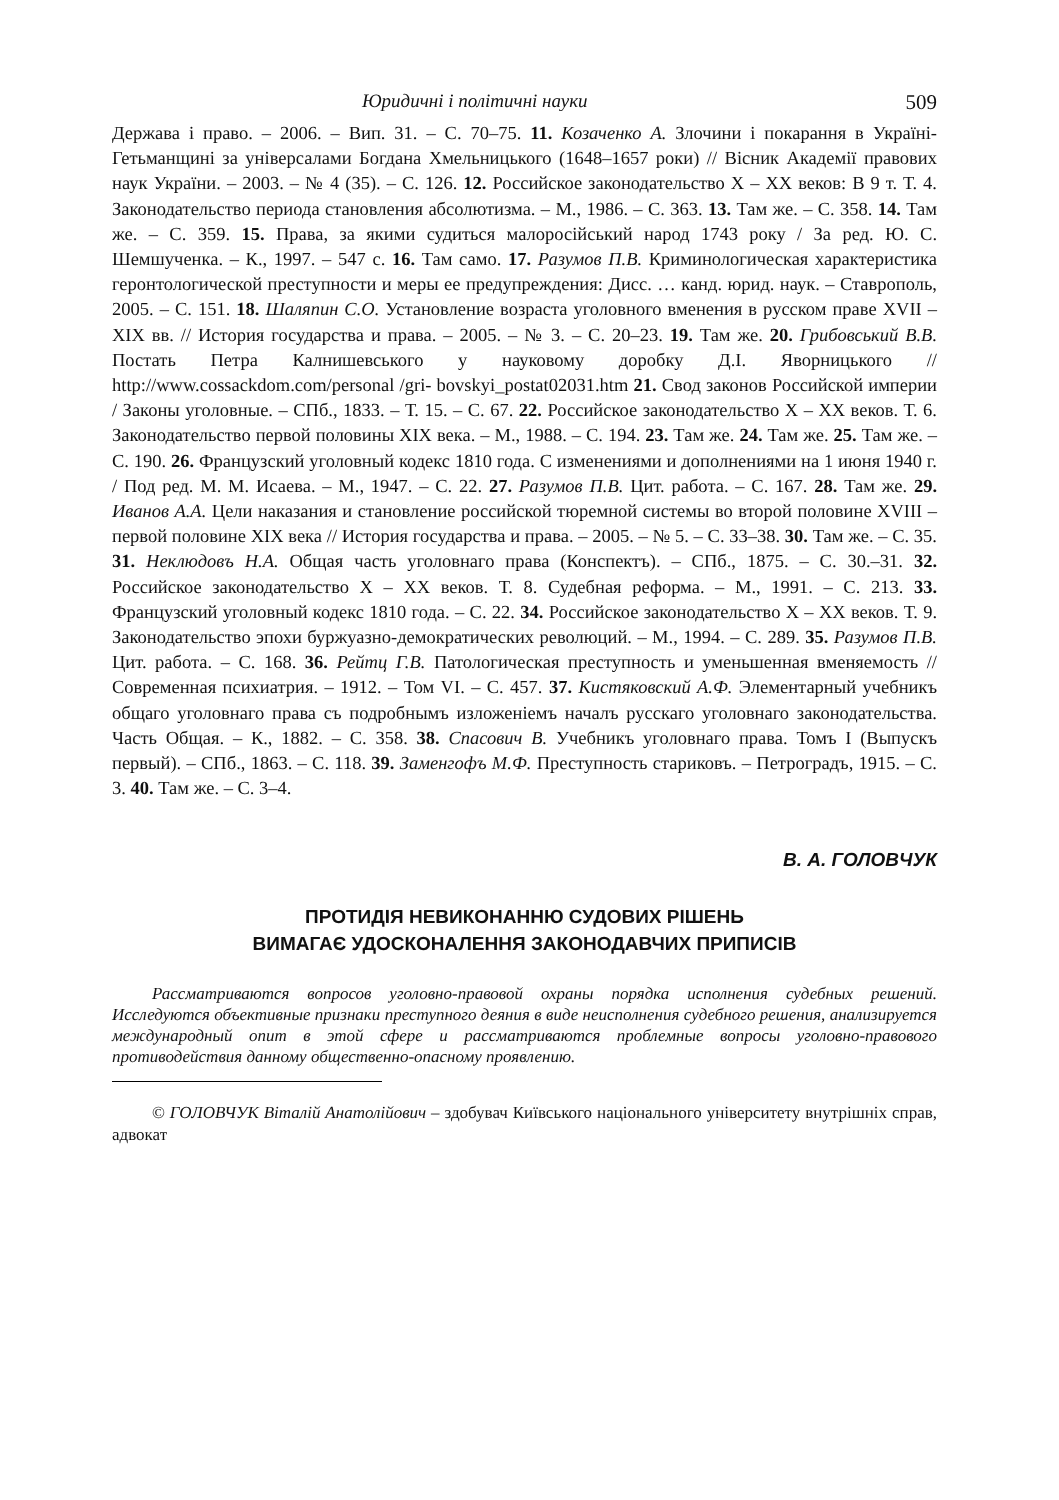Юридичні і політичні науки 509
Держава і право. – 2006. – Вип. 31. – С. 70–75. 11. Козаченко А. Злочини і покарання в Україні-Гетьманщині за універсалами Богдана Хмельницького (1648–1657 роки) // Вісник Академії правових наук України. – 2003. – № 4 (35). – С. 126. 12. Российское законодательство X – XX веков: В 9 т. Т. 4. Законодательство периода становления абсолютизма. – М., 1986. – С. 363. 13. Там же. – С. 358. 14. Там же. – С. 359. 15. Права, за якими судиться малоросійський народ 1743 року / За ред. Ю. С. Шемшученка. – К., 1997. – 547 с. 16. Там само. 17. Разумов П.В. Криминологическая характеристика геронтологической преступности и меры ее предупреждения: Дисс. … канд. юрид. наук. – Ставрополь, 2005. – С. 151. 18. Шаляпин С.О. Установление возраста уголовного вменения в русском праве XVII – XIX вв. // История государства и права. – 2005. – № 3. – С. 20–23. 19. Там же. 20. Грибовський В.В. Постать Петра Калнишевського у науковому доробку Д.І. Яворницького // http://www.cossackdom.com/personal /gri- bovskyi_postat02031.htm 21. Свод законов Российской империи / Законы уголовные. – СПб., 1833. – Т. 15. – С. 67. 22. Российское законодательство X – XX веков. Т. 6. Законодательство первой половины XIX века. – М., 1988. – С. 194. 23. Там же. 24. Там же. 25. Там же. – С. 190. 26. Французский уголовный кодекс 1810 года. С изменениями и дополнениями на 1 июня 1940 г. / Под ред. М. М. Исаева. – М., 1947. – С. 22. 27. Разумов П.В. Цит. работа. – С. 167. 28. Там же. 29. Иванов А.А. Цели наказания и становление российской тюремной системы во второй половине XVIII – первой половине XIX века // История государства и права. – 2005. – № 5. – С. 33–38. 30. Там же. – С. 35. 31. Неклюдовъ Н.А. Общая часть уголовнаго права (Конспектъ). – СПб., 1875. – С. 30.–31. 32. Российское законодательство X – XX веков. Т. 8. Судебная реформа. – М., 1991. – С. 213. 33. Французский уголовный кодекс 1810 года. – С. 22. 34. Российское законодательство X – XX веков. Т. 9. Законодательство эпохи буржуазно-демократических революций. – М., 1994. – С. 289. 35. Разумов П.В. Цит. работа. – С. 168. 36. Рейтц Г.В. Патологическая преступность и уменьшенная вменяемость // Современная психиатрия. – 1912. – Том VI. – С. 457. 37. Кистяковский А.Ф. Элементарный учебникъ общаго уголовнаго права съ подробнымъ изложеніемъ началъ русскаго уголовнаго законодательства. Часть Общая. – К., 1882. – С. 358. 38. Спасович В. Учебникъ уголовнаго права. Томъ I (Выпускъ первый). – СПб., 1863. – С. 118. 39. Заменгофъ М.Ф. Преступность стариковъ. – Петроградъ, 1915. – С. 3. 40. Там же. – С. 3–4.
В. А. ГОЛОВЧУК
ПРОТИДІЯ НЕВИКОНАННЮ СУДОВИХ РІШЕНЬ
ВИМАГАЄ УДОСКОНАЛЕННЯ ЗАКОНОДАВЧИХ ПРИПИСІВ
Рассматриваются вопросов уголовно-правовой охраны порядка исполнения судебных решений. Исследуются объективные признаки преступного деяния в виде неисполнения судебного решения, анализируется международный опит в этой сфере и рассматриваются проблемные вопросы уголовно-правового противодействия данному общественно-опасному проявлению.
© ГОЛОВЧУК Віталій Анатолійович – здобувач Київського національного університету внутрішніх справ, адвокат